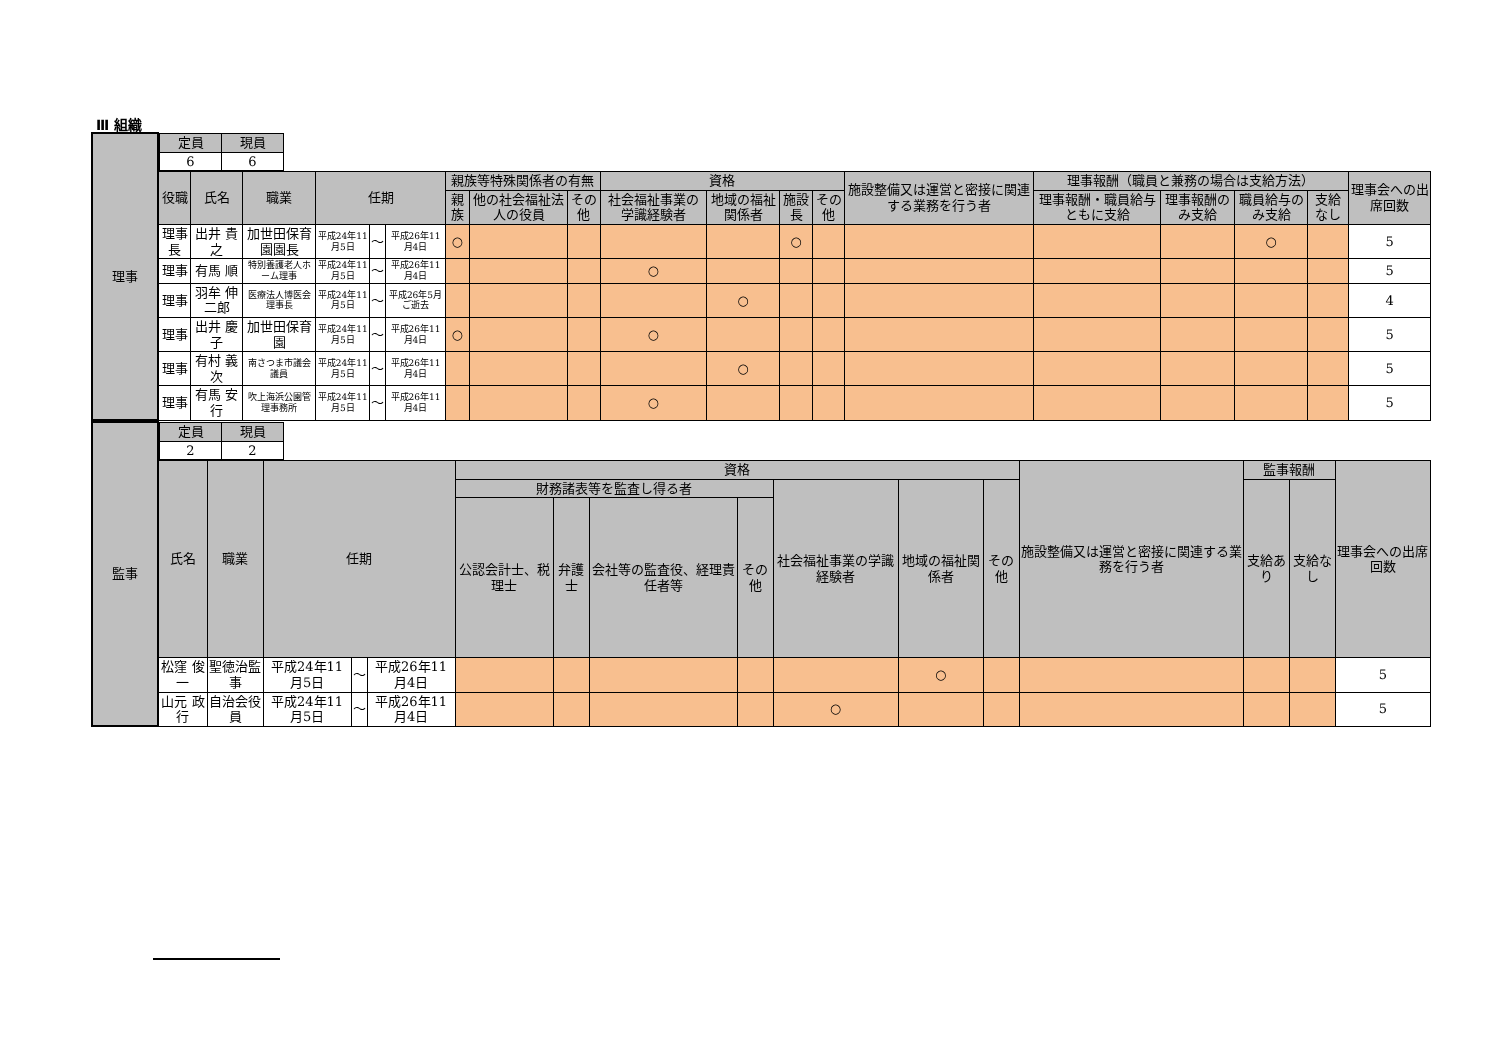Ⅲ 組織
| 理事 | / 定員 / 現員 / / --- / --- / / 6 / 6 / | | | | | | | | | | | | | | | | | | |
| | 役職 | 氏名 | 職業 | 任期 | | | 親族等特殊関係者の有無 | | | 資格 | | | | 施設整備又は運営と密接に関連する業務を行う者 | 理事報酬（職員と兼務の場合は支給方法） | | | | 理事会への出席回数 |
| | | | | | | | 親族 | 他の社会福祉法人の役員 | その他 | 社会福祉事業の学識経験者 | 地域の福祉関係者 | 施設長 | その他 | | 理事報酬・職員給与ともに支給 | 理事報酬のみ支給 | 職員給与のみ支給 | 支給なし | |
| | 理事長 | 出井 貴之 | 加世田保育園園長 | 平成24年11月5日 | ～ | 平成26年11月4日 | ○ | | | | | ○ | | | | | ○ | | 5 |
| | 理事 | 有馬 順 | 特別養護老人ホーム理事 | 平成24年11月5日 | ～ | 平成26年11月4日 | | | | ○ | | | | | | | | | 5 |
| | 理事 | 羽牟 伸二郎 | 医療法人博医会理事長 | 平成24年11月5日 | ～ | 平成26年5月 ご逝去 | | | | | ○ | | | | | | | | 4 |
| | 理事 | 出井 慶子 | 加世田保育園 | 平成24年11月5日 | ～ | 平成26年11月4日 | ○ | | | ○ | | | | | | | | | 5 |
| | 理事 | 有村 義次 | 南さつま市議会議員 | 平成24年11月5日 | ～ | 平成26年11月4日 | | | | | ○ | | | | | | | | 5 |
| | 理事 | 有馬 安行 | 吹上海浜公園管理事務所 | 平成24年11月5日 | ～ | 平成26年11月4日 | | | | ○ | | | | | | | | | 5 |
| 監事 | / 定員 / 現員 / / --- / --- / / 2 / 2 / | | | | | | | | | | | | | | | |
| | 氏名 | 職業 | 任期 | | | 資格 | | | | | | | 施設整備又は運営と密接に関連する業務を行う者 | 監事報酬 | | 理事会への出席回数 |
| | | | | | | 財務諸表等を監査し得る者 | | | | 社会福祉事業の学識経験者 | 地域の福祉関係者 | その他 | | 支給あり | 支給なし | |
| | | | | | | 公認会計士、税理士 | 弁護士 | 会社等の監査役、経理責任者等 | その他 | | | | | | | |
| | 松窪 俊一 | 聖徳治監事 | 平成24年11月5日 | ～ | 平成26年11月4日 | | | | | | ○ | | | | | 5 |
| | 山元 政行 | 自治会役員 | 平成24年11月5日 | ～ | 平成26年11月4日 | | | | | ○ | | | | | | 5 |